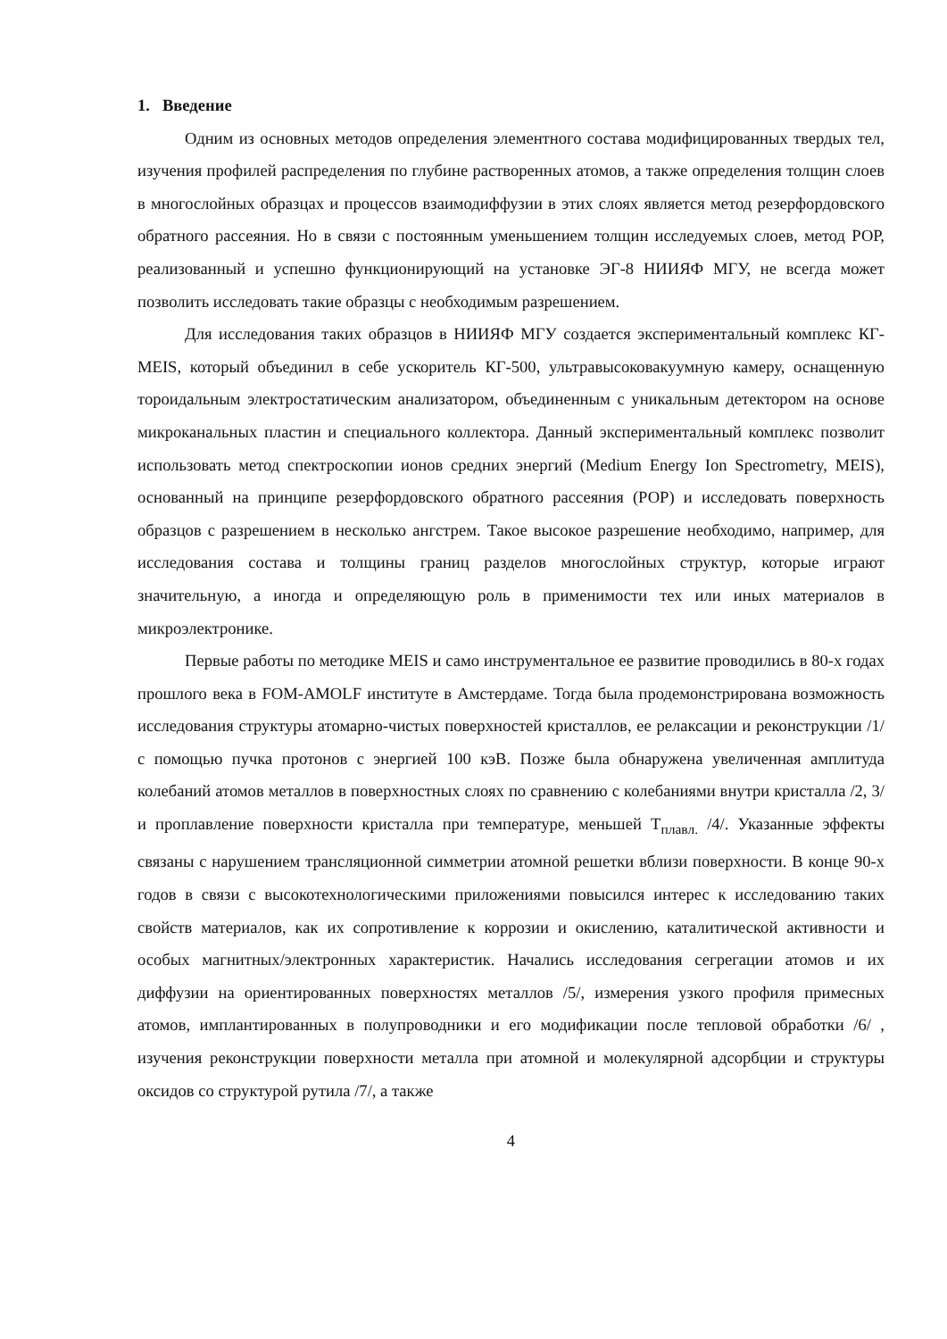1. Введение
Одним из основных методов определения элементного состава модифицированных твердых тел, изучения профилей распределения по глубине растворенных атомов, а также определения толщин слоев в многослойных образцах и процессов взаимодиффузии в этих слоях является метод резерфордовского обратного рассеяния. Но в связи с постоянным уменьшением толщин исследуемых слоев, метод РОР, реализованный и успешно функционирующий на установке ЭГ-8 НИИЯФ МГУ, не всегда может позволить исследовать такие образцы с необходимым разрешением.
Для исследования таких образцов в НИИЯФ МГУ создается экспериментальный комплекс КГ-MEIS, который объединил в себе ускоритель КГ-500, ультравысоковакуумную камеру, оснащенную тороидальным электростатическим анализатором, объединенным с уникальным детектором на основе микроканальных пластин и специального коллектора. Данный экспериментальный комплекс позволит использовать метод спектроскопии ионов средних энергий (Medium Energy Ion Spectrometry, MEIS), основанный на принципе резерфордовского обратного рассеяния (РОР) и исследовать поверхность образцов с разрешением в несколько ангстрем. Такое высокое разрешение необходимо, например, для исследования состава и толщины границ разделов многослойных структур, которые играют значительную, а иногда и определяющую роль в применимости тех или иных материалов в микроэлектронике.
Первые работы по методике MEIS и само инструментальное ее развитие проводились в 80-х годах прошлого века в FOM-AMOLF институте в Амстердаме. Тогда была продемонстрирована возможность исследования структуры атомарно-чистых поверхностей кристаллов, ее релаксации и реконструкции /1/ с помощью пучка протонов с энергией 100 кэВ. Позже была обнаружена увеличенная амплитуда колебаний атомов металлов в поверхностных слоях по сравнению с колебаниями внутри кристалла /2, 3/ и проплавление поверхности кристалла при температуре, меньшей Т<sub>плавл.</sub> /4/. Указанные эффекты связаны с нарушением трансляционной симметрии атомной решетки вблизи поверхности. В конце 90-х годов в связи с высокотехнологическими приложениями повысился интерес к исследованию таких свойств материалов, как их сопротивление к коррозии и окислению, каталитической активности и особых магнитных/электронных характеристик. Начались исследования сегрегации атомов и их диффузии на ориентированных поверхностях металлов /5/, измерения узкого профиля примесных атомов, имплантированных в полупроводники и его модификации после тепловой обработки /6/ , изучения реконструкции поверхности металла при атомной и молекулярной адсорбции и структуры оксидов со структурой рутила /7/, а также
4